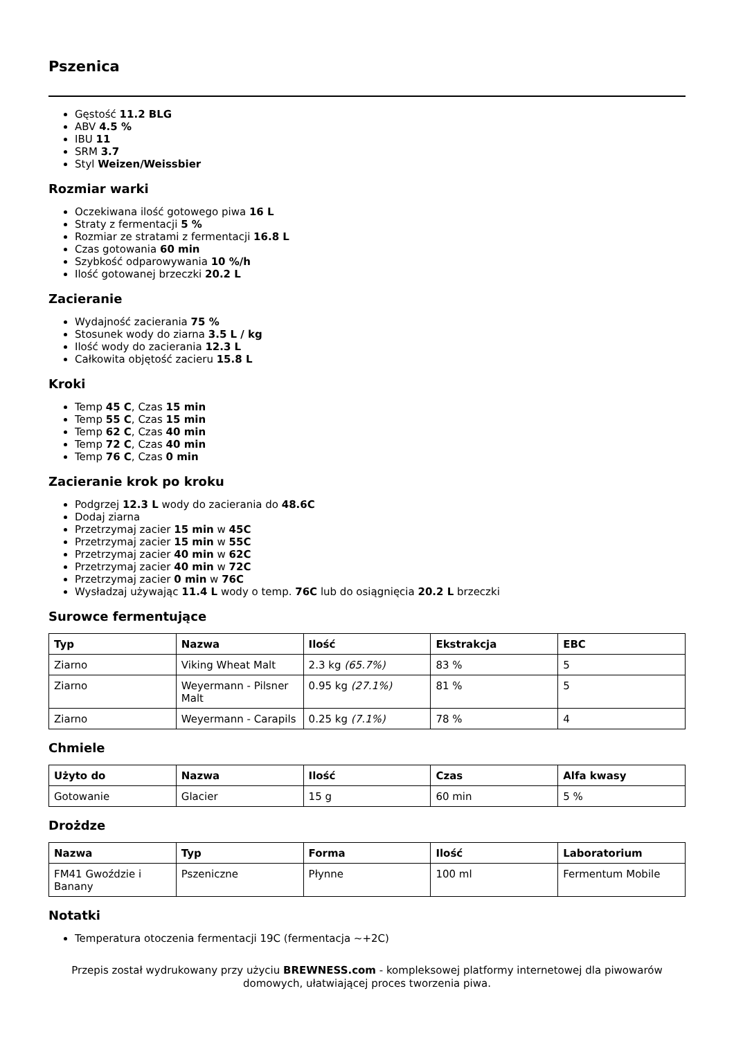Pszenica
Gęstość 11.2 BLG
ABV 4.5 %
IBU 11
SRM 3.7
Styl Weizen/Weissbier
Rozmiar warki
Oczekiwana ilość gotowego piwa 16 L
Straty z fermentacji 5 %
Rozmiar ze stratami z fermentacji 16.8 L
Czas gotowania 60 min
Szybkość odparowywania 10 %/h
Ilość gotowanej brzeczki 20.2 L
Zacieranie
Wydajność zacierania 75 %
Stosunek wody do ziarna 3.5 L / kg
Ilość wody do zacierania 12.3 L
Całkowita objętość zacieru 15.8 L
Kroki
Temp 45 C, Czas 15 min
Temp 55 C, Czas 15 min
Temp 62 C, Czas 40 min
Temp 72 C, Czas 40 min
Temp 76 C, Czas 0 min
Zacieranie krok po kroku
Podgrzej 12.3 L wody do zacierania do 48.6C
Dodaj ziarna
Przetrzymaj zacier 15 min w 45C
Przetrzymaj zacier 15 min w 55C
Przetrzymaj zacier 40 min w 62C
Przetrzymaj zacier 40 min w 72C
Przetrzymaj zacier 0 min w 76C
Wysładzaj używając 11.4 L wody o temp. 76C lub do osiągnięcia 20.2 L brzeczki
Surowce fermentujące
| Typ | Nazwa | Ilość | Ekstrakcja | EBC |
| --- | --- | --- | --- | --- |
| Ziarno | Viking Wheat Malt | 2.3 kg (65.7%) | 83 % | 5 |
| Ziarno | Weyermann - Pilsner Malt | 0.95 kg (27.1%) | 81 % | 5 |
| Ziarno | Weyermann - Carapils | 0.25 kg (7.1%) | 78 % | 4 |
Chmiele
| Użyto do | Nazwa | Ilość | Czas | Alfa kwasy |
| --- | --- | --- | --- | --- |
| Gotowanie | Glacier | 15 g | 60 min | 5 % |
Drożdze
| Nazwa | Typ | Forma | Ilość | Laboratorium |
| --- | --- | --- | --- | --- |
| FM41 Gwoździe i Banany | Pszeniczne | Płynne | 100 ml | Fermentum Mobile |
Notatki
Temperatura otoczenia fermentacji 19C (fermentacja ~+2C)
Przepis został wydrukowany przy użyciu BREWNESS.com - kompleksowej platformy internetowej dla piwowarów domowych, ułatwiającej proces tworzenia piwa.